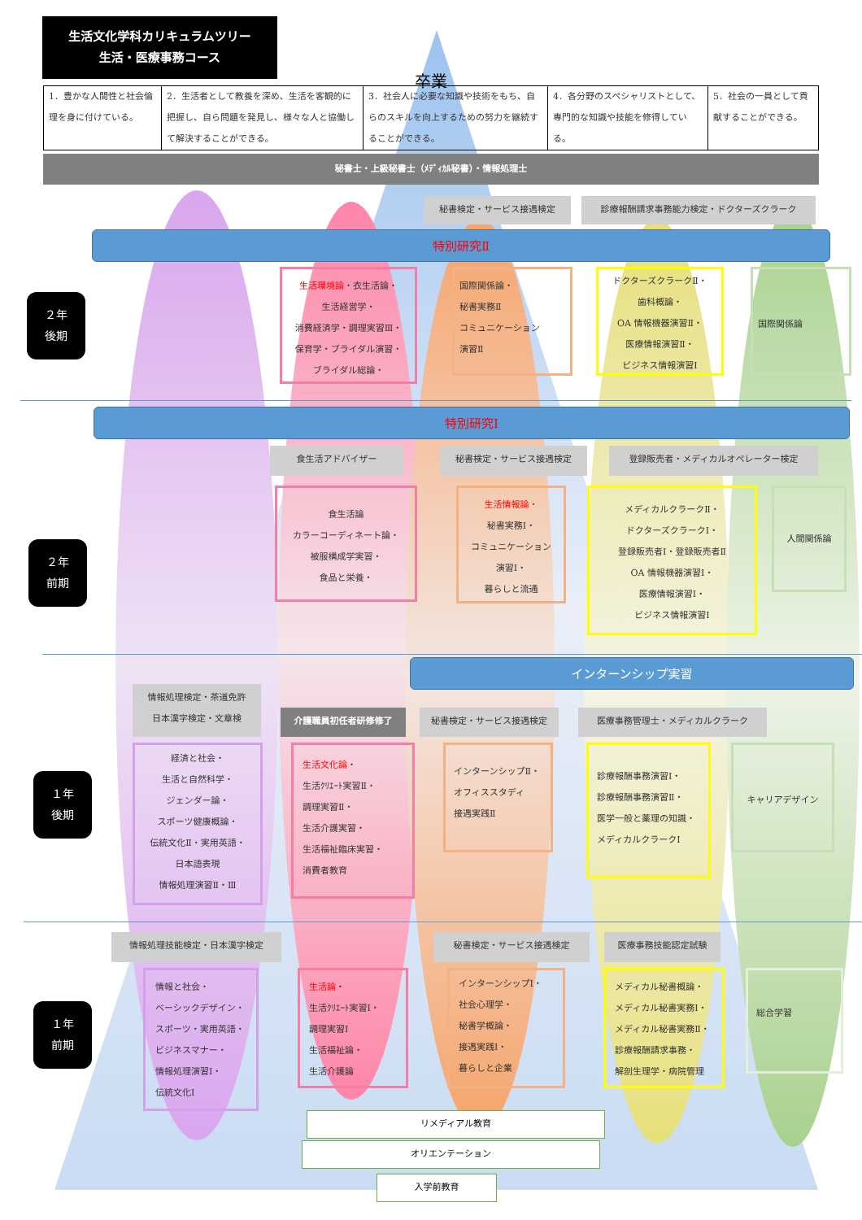生活文化学科カリキュラムツリー
生活・医療事務コース
卒業
| 1．豊かな人間性と社会倫理を身に付けている。 | 2．生活者として教養を深め、生活を客観的に把握し、自ら問題を発見し、様々な人と協働して解決することができる。 | 3．社会人に必要な知識や技術をもち、自らのスキルを向上するための努力を継続することができる。 | 4．各分野のスペシャリストとして、専門的な知識や技能を修得している。 | 5．社会の一員として貢献することができる。 |
秘書士・上級秘書士（ﾒﾃﾞｨｶﾙ秘書）・情報処理士
２年
後期
秘書検定・サービス接遇検定 診療報酬請求事務能力検定・ドクターズクラーク
特別研究Ⅱ
生活環境論・衣生活論・
生活経営学・
消費経済学・調理実習Ⅲ・
保育学・ブライダル演習・
ブライダル総論・
国際関係論・
秘書実務Ⅱ
コミュニケーション
演習Ⅱ
ドクターズクラークⅡ・
歯科概論・
OA 情報機器演習Ⅱ・
医療情報演習Ⅱ・
ビジネス情報演習Ⅰ
国際関係論
２年
前期
特別研究Ⅰ
食生活アドバイザー 秘書検定・サービス接遇検定 登録販売者・メディカルオペレーター検定
食生活論
カラーコーディネート論・
被服構成学実習・
食品と栄養・
生活情報論・
秘書実務Ⅰ・
コミュニケーション
演習Ⅰ・
暮らしと流通
メディカルクラークⅡ・
ドクターズクラークⅠ・
登録販売者Ⅰ・登録販売者Ⅱ
OA 情報機器演習Ⅰ・
医療情報演習Ⅰ・
ビジネス情報演習Ⅰ
人間関係論
１年
後期
インターンシップ実習
情報処理検定・茶道免許
日本漢字検定・文章検
介護職員初任者研修修了
秘書検定・サービス接遇検定
医療事務管理士・メディカルクラーク
経済と社会・
生活と自然科学・
ジェンダー論・
スポーツ健康概論・
伝統文化Ⅱ・実用英語・
日本語表現
情報処理演習Ⅱ・Ⅲ
生活文化論・
生活ｸﾘｴｰﾄ実習Ⅱ・
調理実習Ⅱ・
生活介護実習・
生活福祉臨床実習・
消費者教育
インターンシップⅡ・
オフィススタディ
接遇実践Ⅱ
診療報酬事務演習Ⅰ・
診療報酬事務演習Ⅱ・
医学一般と薬理の知識・
メディカルクラークⅠ
キャリアデザイン
１年
前期
情報処理技能検定・日本漢字検定 秘書検定・サービス接遇検定 医療事務技能認定試験
情報と社会・
ベーシックデザイン・
スポーツ・実用英語・
ビジネスマナー・
情報処理演習Ⅰ・
伝統文化Ⅰ
生活論・
生活ｸﾘｴｰﾄ実習Ⅰ・
調理実習Ⅰ
生活福祉論・
生活介護論
インターンシップⅠ・
社会心理学・
秘書学概論・
接遇実践Ⅰ・
暮らしと企業
メディカル秘書概論・
メディカル秘書実務Ⅰ・
メディカル秘書実務Ⅱ・
診療報酬請求事務・
解剖生理学・病院管理
総合学習
リメディアル教育
オリエンテーション
入学前教育